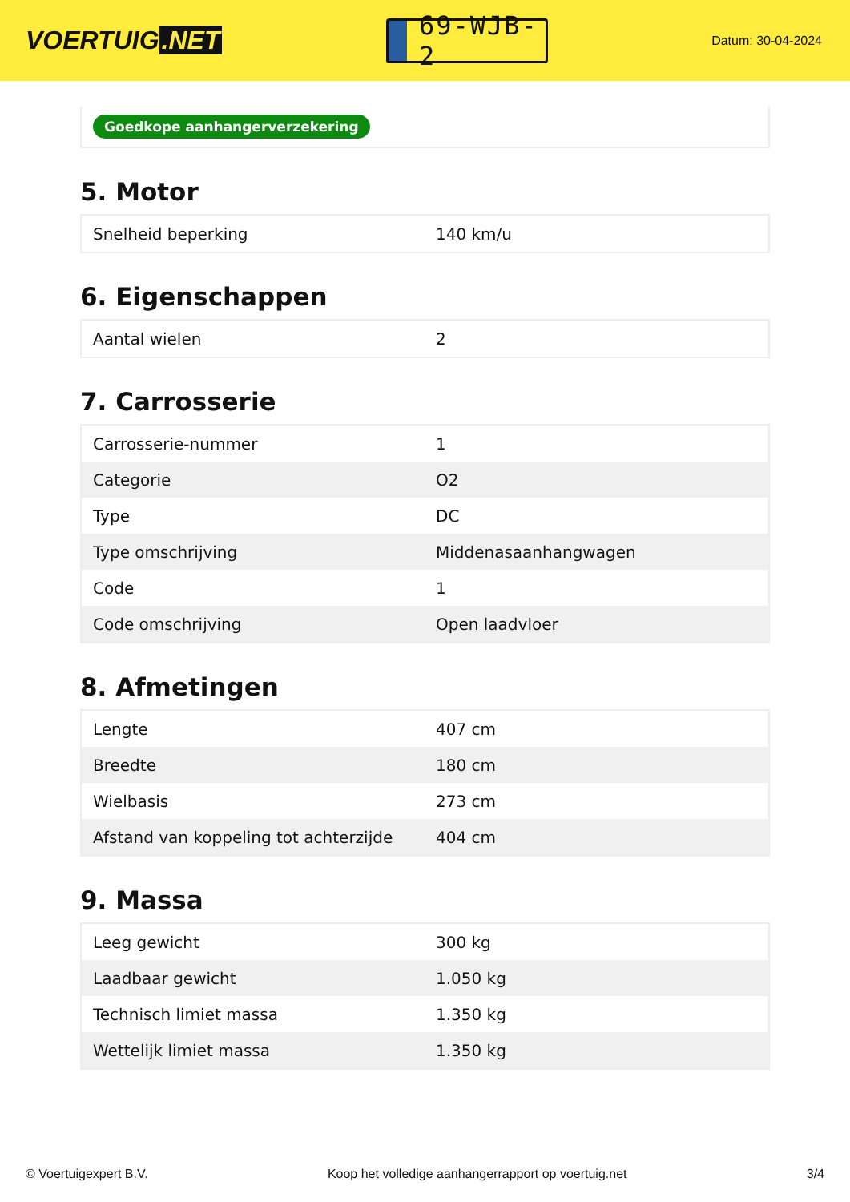VOERTUIG.NET
69-WJB-2
Datum: 30-04-2024
Goedkope aanhangerverzekering
5. Motor
| Snelheid beperking | 140 km/u |
6. Eigenschappen
| Aantal wielen | 2 |
7. Carrosserie
| Carrosserie-nummer | 1 |
| Categorie | O2 |
| Type | DC |
| Type omschrijving | Middenasaanhangwagen |
| Code | 1 |
| Code omschrijving | Open laadvloer |
8. Afmetingen
| Lengte | 407 cm |
| Breedte | 180 cm |
| Wielbasis | 273 cm |
| Afstand van koppeling tot achterzijde | 404 cm |
9. Massa
| Leeg gewicht | 300 kg |
| Laadbaar gewicht | 1.050 kg |
| Technisch limiet massa | 1.350 kg |
| Wettelijk limiet massa | 1.350 kg |
© Voertuigexpert B.V. Koop het volledige aanhangerrapport op voertuig.net 3/4